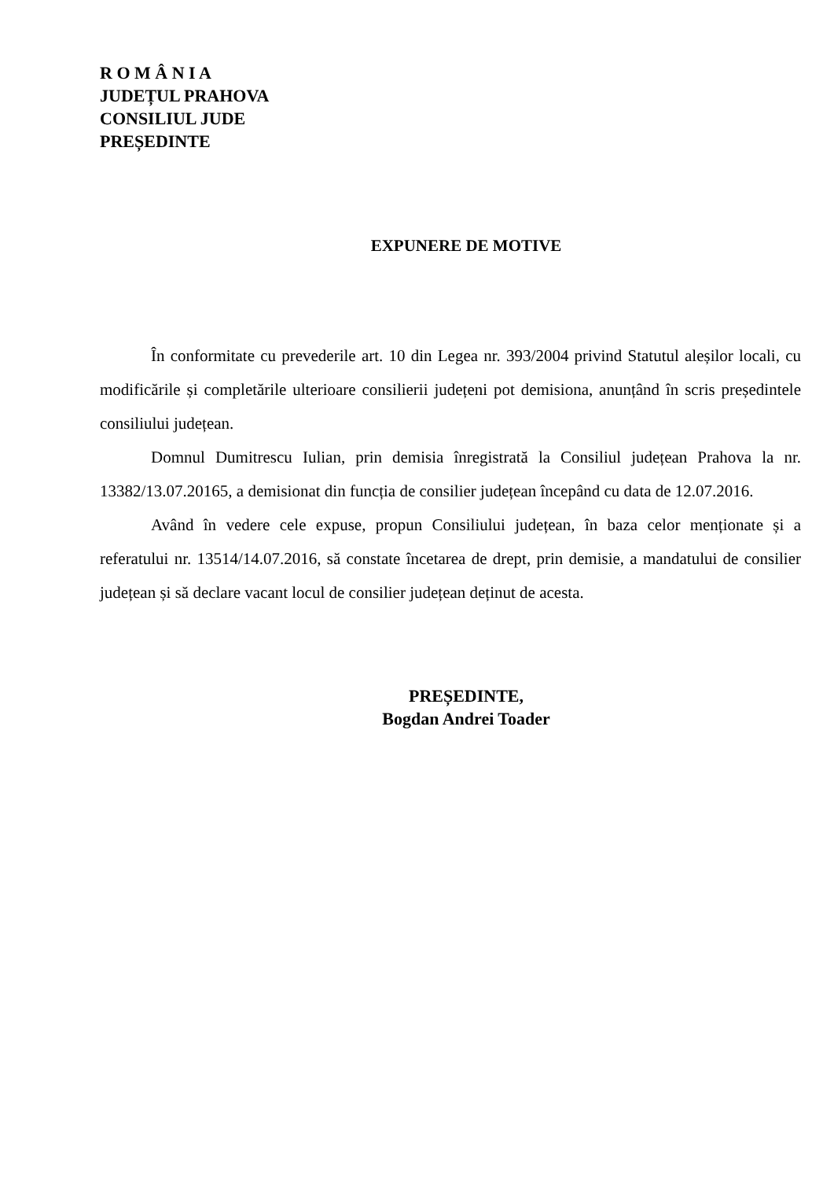R O M Â N I A
JUDEȚUL PRAHOVA
CONSILIUL JUDE
PREȘEDINTE
EXPUNERE DE MOTIVE
În conformitate cu prevederile art. 10 din Legea nr. 393/2004 privind Statutul aleșilor locali, cu modificările și completările ulterioare consilierii județeni pot demisiona, anunțând în scris președintele consiliului județean.
Domnul Dumitrescu Iulian, prin demisia înregistrată la Consiliul județean Prahova la nr. 13382/13.07.20165, a demisionat din funcția de consilier județean începând cu data de 12.07.2016.
Având în vedere cele expuse, propun Consiliului județean, în baza celor menționate și a referatului nr. 13514/14.07.2016, să constate încetarea de drept, prin demisie, a mandatului de consilier județean și să declare vacant locul de consilier județean deținut de acesta.
PREȘEDINTE,
Bogdan Andrei Toader